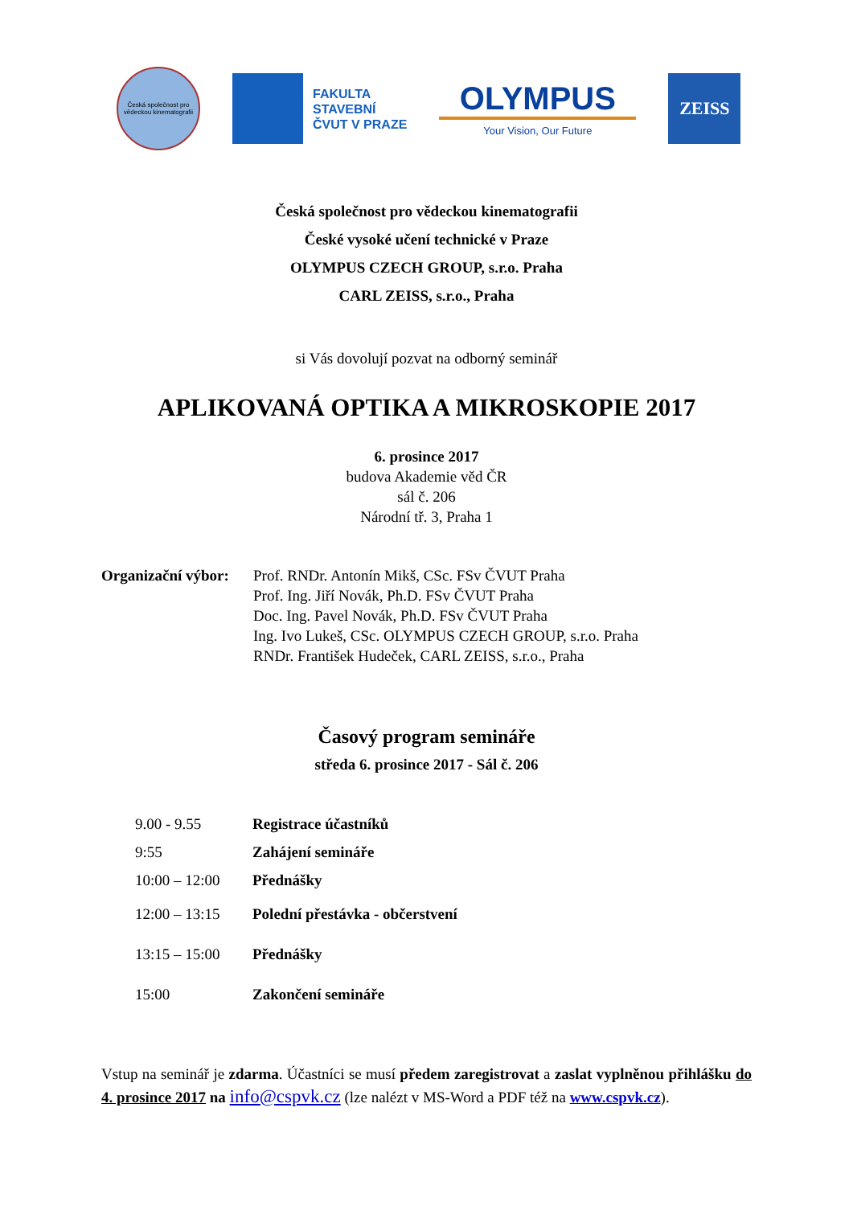Česká společnost pro vědeckou kinematografii
FAKULTA
STAVEBNÍ
ČVUT V PRAZE
OLYMPUS
Your Vision, Our Future
ZEISS
Česká společnost pro vědeckou kinematografii
České vysoké učení technické v Praze
OLYMPUS CZECH GROUP, s.r.o. Praha
CARL ZEISS, s.r.o., Praha
si Vás dovolují pozvat na odborný seminář
APLIKOVANÁ OPTIKA A MIKROSKOPIE 2017
6. prosince 2017
budova Akademie věd ČR
sál č. 206
Národní tř. 3, Praha 1
Organizační výbor:
Prof. RNDr. Antonín Mikš, CSc. FSv ČVUT Praha
Prof. Ing. Jiří Novák, Ph.D. FSv ČVUT Praha
Doc. Ing. Pavel Novák, Ph.D. FSv ČVUT Praha
Ing. Ivo Lukeš, CSc. OLYMPUS CZECH GROUP, s.r.o. Praha
RNDr. František Hudeček, CARL ZEISS, s.r.o., Praha
Časový program semináře
středa 6. prosince 2017 - Sál č. 206
| 9.00 - 9.55 | Registrace účastníků |
| 9:55 | Zahájení semináře |
| 10:00 – 12:00 | Přednášky |
| 12:00 – 13:15 | Polední přestávka - občerstvení |
| 13:15 – 15:00 | Přednášky |
| 15:00 | Zakončení semináře |
Vstup na seminář je zdarma. Účastníci se musí předem zaregistrovat a zaslat vyplněnou přihlášku do 4. prosince 2017 na info@cspvk.cz (lze nalézt v MS-Word a PDF též na www.cspvk.cz).